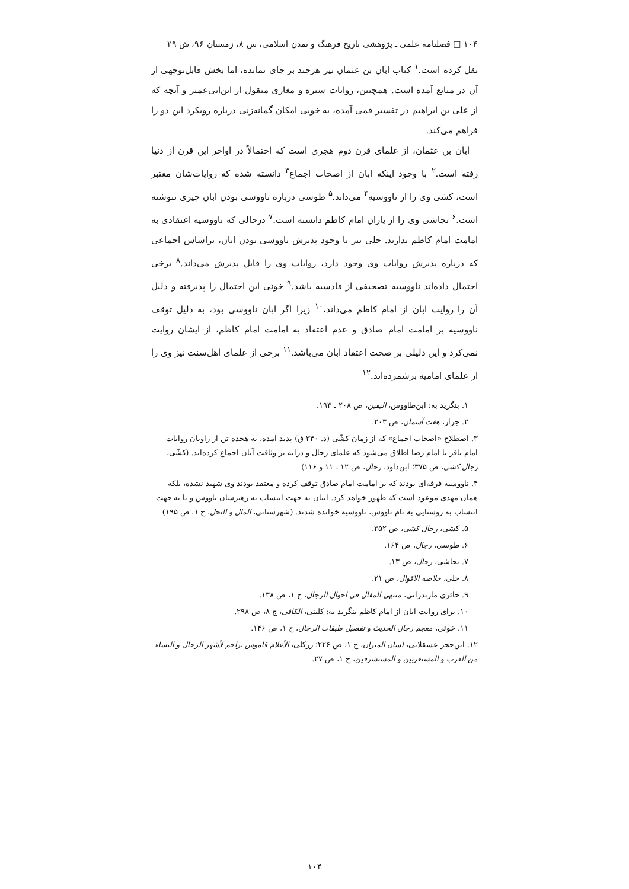۱۰۴ □ فصلنامه علمی ـ پژوهشی تاریخ فرهنگ و تمدن اسلامی، س ۸، زمستان ۹۶، ش ۲۹
نقل کرده است.<sup>۱</sup> کتاب ابان بن عثمان نیز هرچند بر جای نمانده، اما بخش قابل‌توجهی از آن در منابع آمده است. همچنین، روایات سیره و مغازی منقول از ابن‌ابی‌عمیر و آنچه که از علی بن ابراهیم در تفسیر قمی آمده، به خوبی امکان گمانه‌زنی درباره رویکرد این دو را فراهم می‌کند.
ابان بن عثمان، از علمای قرن دوم هجری است که احتمالاً در اواخر این قرن از دنیا رفته است.<sup>۲</sup> با وجود اینکه ابان از اصحاب اجماع<sup>۳</sup> دانسته شده که روایات‌شان معتبر است، کشی وی را از ناووسیه<sup>۴</sup> می‌داند.<sup>۵</sup> طوسی درباره ناووسی بودن ابان چیزی ننوشته است.<sup>۶</sup> نجاشی وی را از یاران امام کاظم دانسته است.<sup>۷</sup> درحالی که ناووسیه اعتقادی به امامت امام کاظم ندارند. حلی نیز با وجود پذیرش ناووسی بودن ابان، براساس اجماعی که درباره پذیرش روایات وی وجود دارد، روایات وی را قابل پذیرش می‌داند.<sup>۸</sup> برخی احتمال داده‌اند ناووسیه تصحیفی از قادسیه باشد.<sup>۹</sup> خوئی این احتمال را پذیرفته و دلیل آن را روایت ابان از امام کاظم می‌داند،<sup>۱۰</sup> زیرا اگر ابان ناووسی بود، به دلیل توقف ناووسیه بر امامت امام صادق و عدم اعتقاد به امامت امام کاظم، از ایشان روایت نمی‌کرد و این دلیلی بر صحت اعتقاد ابان می‌باشد.<sup>۱۱</sup> برخی از علمای اهل‌سنت نیز وی را از علمای امامیه برشمرده‌اند.<sup>۱۲</sup>
۱. بنگرید به: ابن‌طاووس، الیقین، ص ۲۰۸ ـ ۱۹۳.
۲. جرار، هفت آسمان، ص ۲۰۳.
۳. اصطلاح «اصحاب اجماع» که از زمان کشّی (د. ۳۴۰ ق) پدید آمده، به هجده تن از راویان روایات امام باقر تا امام رضا اطلاق می‌شود که علمای رجال و درایه بر وثاقت آنان اجماع کرده‌اند. (کشّی، رجال کشی، ص ۳۷۵؛ ابن‌داود، رجال، ص ۱۲ ـ ۱۱ و ۱۱۶)
۴. ناووسیه فرقه‌ای بودند که بر امامت امام صادق توقف کرده و معتقد بودند وی شهید نشده، بلکه همان مهدی موعود است که ظهور خواهد کرد. اینان به جهت انتساب به رهبرشان ناووس و یا به جهت انتساب به روستایی به نام ناووس، ناووسیه خوانده شدند. (شهرستانی، الملل و النحل، ج ۱، ص ۱۹۵)
۵. کشی، رجال کشی، ص ۳۵۲.
۶. طوسی، رجال، ص ۱۶۴.
۷. نجاشی، رجال، ص ۱۳.
۸. حلی، خلاصه الاقوال، ص ۲۱.
۹. حائری مازندرانی، منتهی المقال فی احوال الرجال، ج ۱، ص ۱۳۸.
۱۰. برای روایت ابان از امام کاظم بنگرید به: کلینی، الکافی، ج ۸، ص ۲۹۸.
۱۱. خوئی، معجم رجال الحدیث و تفصیل طبقات الرجال، ج ۱، ص ۱۴۶.
۱۲. ابن‌حجر عسقلانی، لسان المیزان، ج ۱، ص ۲۲۶؛ زرکلی، الأعلام قاموس تراجم لأشهر الرجال و النساء من العرب و المستعربین و المستشرقین، ج ۱، ص ۲۷.
۱۰۴